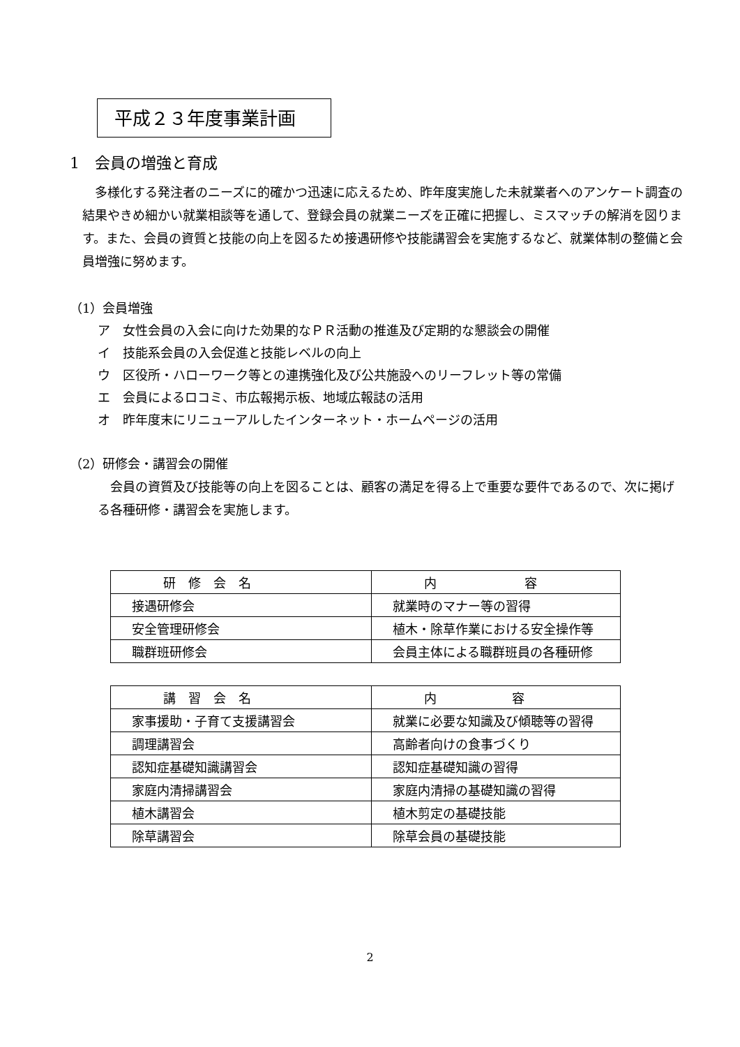平成２３年度事業計画
1　会員の増強と育成
　多様化する発注者のニーズに的確かつ迅速に応えるため、昨年度実施した未就業者へのアンケート調査の結果やきめ細かい就業相談等を通して、登録会員の就業ニーズを正確に把握し、ミスマッチの解消を図ります。また、会員の資質と技能の向上を図るため接遇研修や技能講習会を実施するなど、就業体制の整備と会員増強に努めます。
（1）会員増強
ア　女性会員の入会に向けた効果的なＰＲ活動の推進及び定期的な懇談会の開催
イ　技能系会員の入会促進と技能レベルの向上
ウ　区役所・ハローワーク等との連携強化及び公共施設へのリーフレット等の常備
エ　会員によるロコミ、市広報掲示板、地域広報誌の活用
オ　昨年度末にリニューアルしたインターネット・ホームページの活用
（2）研修会・講習会の開催
　会員の資質及び技能等の向上を図ることは、顧客の満足を得る上で重要な要件であるので、次に掲げる各種研修・講習会を実施します。
| 研 修 会 名 | 内 容 |
| 接遇研修会 | 就業時のマナー等の習得 |
| 安全管理研修会 | 植木・除草作業における安全操作等 |
| 職群班研修会 | 会員主体による職群班員の各種研修 |
| 講 習 会 名 | 内 容 |
| 家事援助・子育て支援講習会 | 就業に必要な知識及び傾聴等の習得 |
| 調理講習会 | 高齢者向けの食事づくり |
| 認知症基礎知識講習会 | 認知症基礎知識の習得 |
| 家庭内清掃講習会 | 家庭内清掃の基礎知識の習得 |
| 植木講習会 | 植木剪定の基礎技能 |
| 除草講習会 | 除草会員の基礎技能 |
2